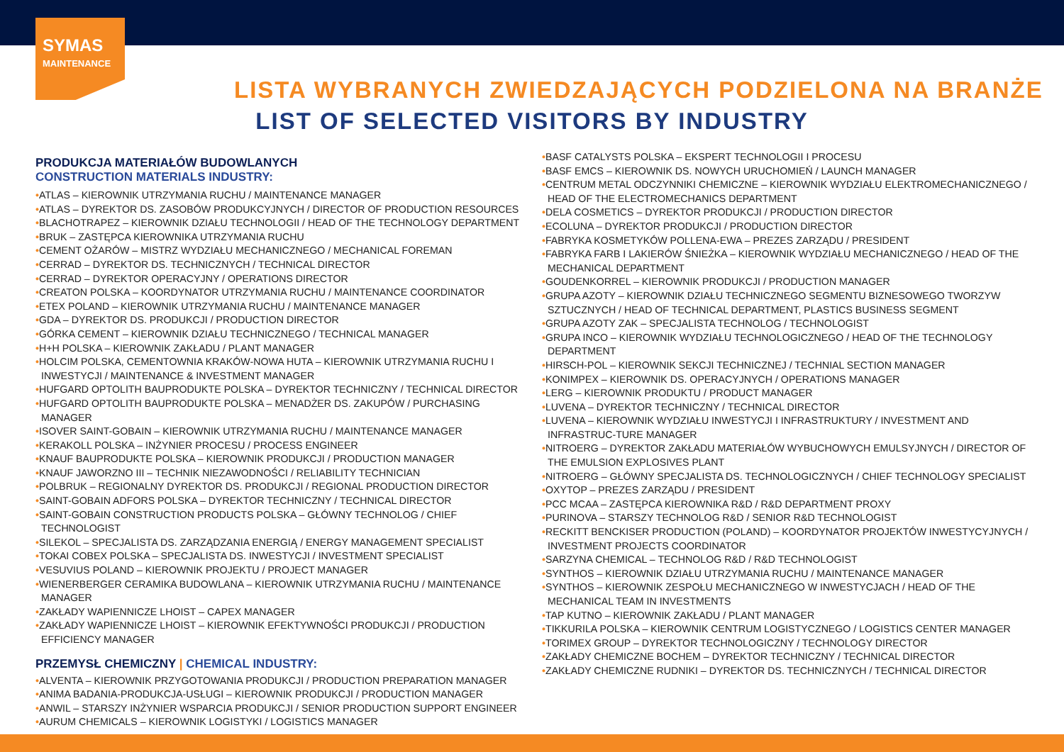SYMAS
MAINTENANCE
LISTA WYBRANYCH ZWIEDZAJĄCYCH PODZIELONA NA BRANŻE
LIST OF SELECTED VISITORS BY INDUSTRY
PRODUKCJA MATERIAŁÓW BUDOWLANYCH
CONSTRUCTION MATERIALS INDUSTRY:
•ATLAS – KIEROWNIK UTRZYMANIA RUCHU / MAINTENANCE MANAGER
•ATLAS – DYREKTOR DS. ZASOBÓW PRODUKCYJNYCH / DIRECTOR OF PRODUCTION RESOURCES
•BLACHOTRAPEZ – KIEROWNIK DZIAŁU TECHNOLOGII / HEAD OF THE TECHNOLOGY DEPARTMENT
•BRUK – ZASTĘPCA KIEROWNIKA UTRZYMANIA RUCHU
•CEMENT OŻARÓW – MISTRZ WYDZIAŁU MECHANICZNEGO / MECHANICAL FOREMAN
•CERRAD – DYREKTOR DS. TECHNICZNYCH / TECHNICAL DIRECTOR
•CERRAD – DYREKTOR OPERACYJNY / OPERATIONS DIRECTOR
•CREATON POLSKA – KOORDYNATOR UTRZYMANIA RUCHU / MAINTENANCE COORDINATOR
•ETEX POLAND – KIEROWNIK UTRZYMANIA RUCHU / MAINTENANCE MANAGER
•GDA – DYREKTOR DS. PRODUKCJI / PRODUCTION DIRECTOR
•GÓRKA CEMENT – KIEROWNIK DZIAŁU TECHNICZNEGO / TECHNICAL MANAGER
•H+H POLSKA – KIEROWNIK ZAKŁADU / PLANT MANAGER
•HOLCIM POLSKA, CEMENTOWNIA KRAKÓW-NOWA HUTA – KIEROWNIK UTRZYMANIA RUCHU I INWESTYCJI / MAINTENANCE & INVESTMENT MANAGER
•HUFGARD OPTOLITH BAUPRODUKTE POLSKA – DYREKTOR TECHNICZNY / TECHNICAL DIRECTOR
•HUFGARD OPTOLITH BAUPRODUKTE POLSKA – MENADŻER DS. ZAKUPÓW / PURCHASING MANAGER
•ISOVER SAINT-GOBAIN – KIEROWNIK UTRZYMANIA RUCHU / MAINTENANCE MANAGER
•KERAKOLL POLSKA – INŻYNIER PROCESU / PROCESS ENGINEER
•KNAUF BAUPRODUKTE POLSKA – KIEROWNIK PRODUKCJI / PRODUCTION MANAGER
•KNAUF JAWORZNO III – TECHNIK NIEZAWODNOŚCI / RELIABILITY TECHNICIAN
•POLBRUK – REGIONALNY DYREKTOR DS. PRODUKCJI / REGIONAL PRODUCTION DIRECTOR
•SAINT-GOBAIN ADFORS POLSKA – DYREKTOR TECHNICZNY / TECHNICAL DIRECTOR
•SAINT-GOBAIN CONSTRUCTION PRODUCTS POLSKA – GŁÓWNY TECHNOLOG / CHIEF TECHNOLOGIST
•SILEKOL – SPECJALISTA DS. ZARZĄDZANIA ENERGIĄ / ENERGY MANAGEMENT SPECIALIST
•TOKAI COBEX POLSKA – SPECJALISTA DS. INWESTYCJI / INVESTMENT SPECIALIST
•VESUVIUS POLAND – KIEROWNIK PROJEKTU / PROJECT MANAGER
•WIENERBERGER CERAMIKA BUDOWLANA – KIEROWNIK UTRZYMANIA RUCHU / MAINTENANCE MANAGER
•ZAKŁADY WAPIENNICZE LHOIST – CAPEX MANAGER
•ZAKŁADY WAPIENNICZE LHOIST – KIEROWNIK EFEKTYWNOŚCI PRODUKCJI / PRODUCTION EFFICIENCY MANAGER
PRZEMYSŁ CHEMICZNY | CHEMICAL INDUSTRY:
•ALVENTA – KIEROWNIK PRZYGOTOWANIA PRODUKCJI / PRODUCTION PREPARATION MANAGER
•ANIMA BADANIA-PRODUKCJA-USŁUGI – KIEROWNIK PRODUKCJI / PRODUCTION MANAGER
•ANWIL – STARSZY INŻYNIER WSPARCIA PRODUKCJI / SENIOR PRODUCTION SUPPORT ENGINEER
•AURUM CHEMICALS – KIEROWNIK LOGISTYKI / LOGISTICS MANAGER
•BASF CATALYSTS POLSKA – EKSPERT TECHNOLOGII I PROCESU
•BASF EMCS – KIEROWNIK DS. NOWYCH URUCHOMIEŃ / LAUNCH MANAGER
•CENTRUM METAL ODCZYNNIKI CHEMICZNE – KIEROWNIK WYDZIAŁU ELEKTROMECHANICZNEGO / HEAD OF THE ELECTROMECHANICS DEPARTMENT
•DELA COSMETICS – DYREKTOR PRODUKCJI / PRODUCTION DIRECTOR
•ECOLUNA – DYREKTOR PRODUKCJI / PRODUCTION DIRECTOR
•FABRYKA KOSMETYKÓW POLLENA-EWA – PREZES ZARZĄDU / PRESIDENT
•FABRYKA FARB I LAKIERÓW ŚNIEŻKA – KIEROWNIK WYDZIAŁU MECHANICZNEGO / HEAD OF THE MECHANICAL DEPARTMENT
•GOUDENKORREL – KIEROWNIK PRODUKCJI / PRODUCTION MANAGER
•GRUPA AZOTY – KIEROWNIK DZIAŁU TECHNICZNEGO SEGMENTU BIZNESOWEGO TWORZYW SZTUCZNYCH / HEAD OF TECHNICAL DEPARTMENT, PLASTICS BUSINESS SEGMENT
•GRUPA AZOTY ZAK – SPECJALISTA TECHNOLOG / TECHNOLOGIST
•GRUPA INCO – KIEROWNIK WYDZIAŁU TECHNOLOGICZNEGO / HEAD OF THE TECHNOLOGY DEPARTMENT
•HIRSCH-POL – KIEROWNIK SEKCJI TECHNICZNEJ / TECHNIAL SECTION MANAGER
•KONIMPEX – KIEROWNIK DS. OPERACYJNYCH / OPERATIONS MANAGER
•LERG – KIEROWNIK PRODUKTU / PRODUCT MANAGER
•LUVENA – DYREKTOR TECHNICZNY / TECHNICAL DIRECTOR
•LUVENA – KIEROWNIK WYDZIAŁU INWESTYCJI I INFRASTRUKTURY / INVESTMENT AND INFRASTRUC-TURE MANAGER
•NITROERG – DYREKTOR ZAKŁADU MATERIAŁÓW WYBUCHOWYCH EMULSYJNYCH / DIRECTOR OF THE EMULSION EXPLOSIVES PLANT
•NITROERG – GŁÓWNY SPECJALISTA DS. TECHNOLOGICZNYCH / CHIEF TECHNOLOGY SPECIALIST
•OXYTOP – PREZES ZARZĄDU / PRESIDENT
•PCC MCAA – ZASTĘPCA KIEROWNIKA R&D / R&D DEPARTMENT PROXY
•PURINOVA – STARSZY TECHNOLOG R&D / SENIOR R&D TECHNOLOGIST
•RECKITT BENCKISER PRODUCTION (POLAND) – KOORDYNATOR PROJEKTÓW INWESTYCYJNYCH / INVESTMENT PROJECTS COORDINATOR
•SARZYNA CHEMICAL – TECHNOLOG R&D / R&D TECHNOLOGIST
•SYNTHOS – KIEROWNIK DZIAŁU UTRZYMANIA RUCHU / MAINTENANCE MANAGER
•SYNTHOS – KIEROWNIK ZESPOŁU MECHANICZNEGO W INWESTYCJACH / HEAD OF THE MECHANICAL TEAM IN INVESTMENTS
•TAP KUTNO – KIEROWNIK ZAKŁADU / PLANT MANAGER
•TIKKURILA POLSKA – KIEROWNIK CENTRUM LOGISTYCZNEGO / LOGISTICS CENTER MANAGER
•TORIMEX GROUP – DYREKTOR TECHNOLOGICZNY / TECHNOLOGY DIRECTOR
•ZAKŁADY CHEMICZNE BOCHEM – DYREKTOR TECHNICZNY / TECHNICAL DIRECTOR
•ZAKŁADY CHEMICZNE RUDNIKI – DYREKTOR DS. TECHNICZNYCH / TECHNICAL DIRECTOR